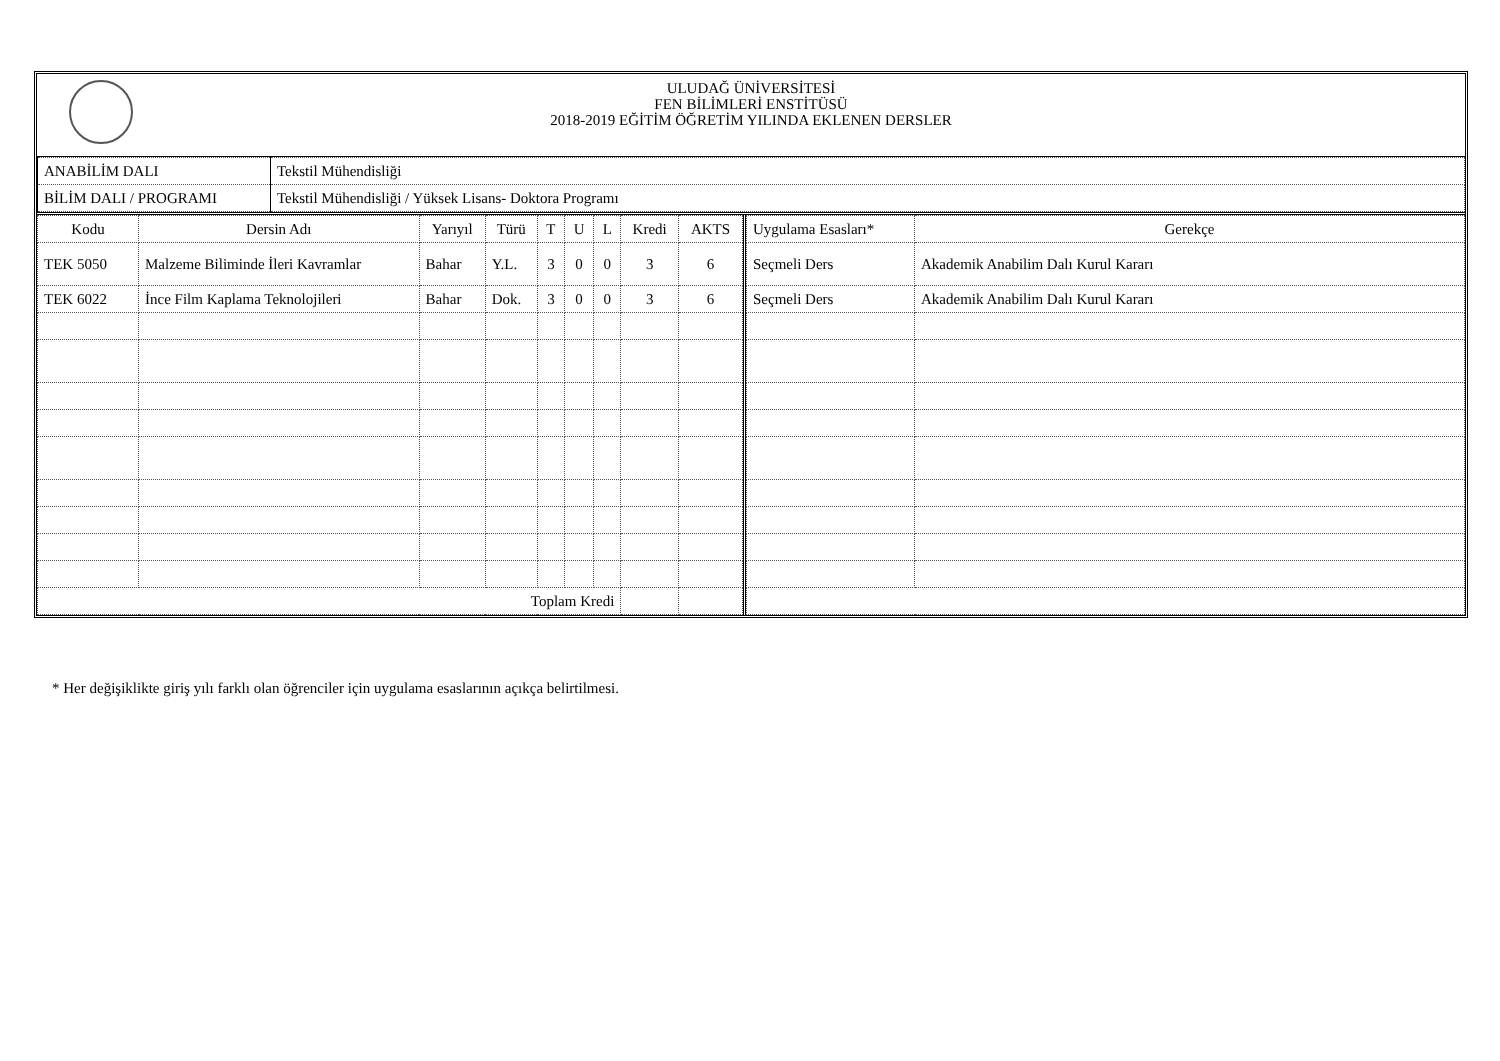ULUDAĞ ÜNİVERSİTESİ
FEN BİLİMLERİ ENSTİTÜSÜ
2018-2019 EĞİTİM ÖĞRETİM YILINDA EKLENEN DERSLER
| ANABİLİM DALI | Tekstil Mühendisliği |
| BİLİM DALI / PROGRAMI | Tekstil Mühendisliği / Yüksek Lisans- Doktora Programı |
| Kodu | Dersin Adı | Yarıyıl | Türü | T | U | L | Kredi | AKTS |
| --- | --- | --- | --- | --- | --- | --- | --- | --- |
| TEK 5050 | Malzeme Biliminde İleri Kavramlar | Bahar | Y.L. | 3 | 0 | 0 | 3 | 6 |
| TEK 6022 | İnce Film Kaplama Teknolojileri | Bahar | Dok. | 3 | 0 | 0 | 3 | 6 |
| Toplam Kredi | | | | | | | | |
| Uygulama Esasları* | Gerekçe |
| --- | --- |
| Seçmeli Ders | Akademik Anabilim Dalı Kurul Kararı |
| Seçmeli Ders | Akademik Anabilim Dalı Kurul Kararı |
* Her değişiklikte giriş yılı farklı olan öğrenciler için uygulama esaslarının açıkça belirtilmesi.